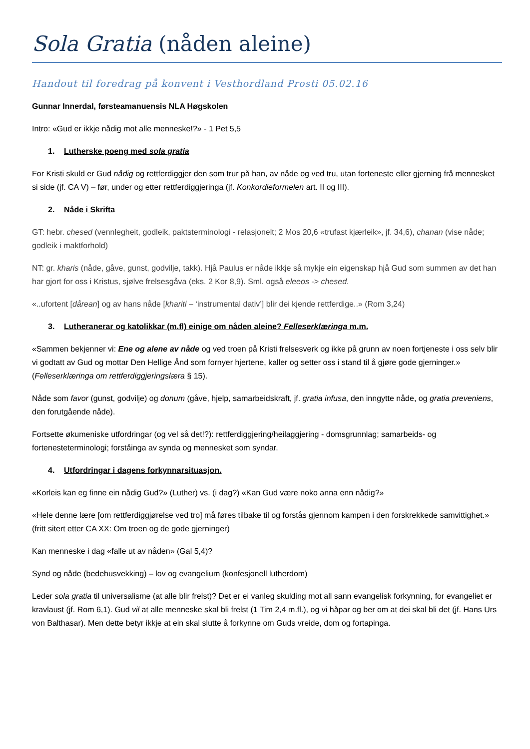Sola Gratia (nåden aleine)
Handout til foredrag på konvent i Vesthordland Prosti 05.02.16
Gunnar Innerdal, førsteamanuensis NLA Høgskolen
Intro: «Gud er ikkje nådig mot alle menneske!?» - 1 Pet 5,5
1. Lutherske poeng med sola gratia
For Kristi skuld er Gud nådig og rettferdiggjer den som trur på han, av nåde og ved tru, utan forteneste eller gjerning frå mennesket si side (jf. CA V) – før, under og etter rettferdiggjeringa (jf. Konkordieformelen art. II og III).
2. Nåde i Skrifta
GT: hebr. chesed (vennlegheit, godleik, paktsterminologi - relasjonelt; 2 Mos 20,6 «trufast kjærleik», jf. 34,6), chanan (vise nåde; godleik i maktforhold)
NT: gr. kharis (nåde, gåve, gunst, godvilje, takk). Hjå Paulus er nåde ikkje så mykje ein eigenskap hjå Gud som summen av det han har gjort for oss i Kristus, sjølve frelsesgåva (eks. 2 Kor 8,9). Sml. også eleeos -> chesed.
«..ufortent [dårean] og av hans nåde [khariti – ‘instrumental dativ’] blir dei kjende rettferdige..» (Rom 3,24)
3. Lutheranerar og katolikkar (m.fl) einige om nåden aleine? Felleserklæringa m.m.
«Sammen bekjenner vi: Ene og alene av nåde og ved troen på Kristi frelsesverk og ikke på grunn av noen fortjeneste i oss selv blir vi godtatt av Gud og mottar Den Hellige Ånd som fornyer hjertene, kaller og setter oss i stand til å gjøre gode gjerninger.» (Felleserklæringa om rettferdiggjeringslæra § 15).
Nåde som favor (gunst, godvilje) og donum (gåve, hjelp, samarbeidskraft, jf. gratia infusa, den inngytte nåde, og gratia preveniens, den forutgående nåde).
Fortsette økumeniske utfordringar (og vel så det!?): rettferdiggjering/heilaggjering - domsgrunnlag; samarbeids- og fortenesteterminologi; forståinga av synda og mennesket som syndar.
4. Utfordringar i dagens forkynnarsituasjon.
«Korleis kan eg finne ein nådig Gud?» (Luther) vs. (i dag?) «Kan Gud være noko anna enn nådig?»
«Hele denne lære [om rettferdiggjørelse ved tro] må føres tilbake til og forstås gjennom kampen i den forskrekkede samvittighet.» (fritt sitert etter CA XX: Om troen og de gode gjerninger)
Kan menneske i dag «falle ut av nåden» (Gal 5,4)?
Synd og nåde (bedehusvekking) – lov og evangelium (konfesjonell lutherdom)
Leder sola gratia til universalisme (at alle blir frelst)? Det er ei vanleg skulding mot all sann evangelisk forkynning, for evangeliet er kravlaust (jf. Rom 6,1). Gud vil at alle menneske skal bli frelst (1 Tim 2,4 m.fl.), og vi håpar og ber om at dei skal bli det (jf. Hans Urs von Balthasar). Men dette betyr ikkje at ein skal slutte å forkynne om Guds vreide, dom og fortapinga.